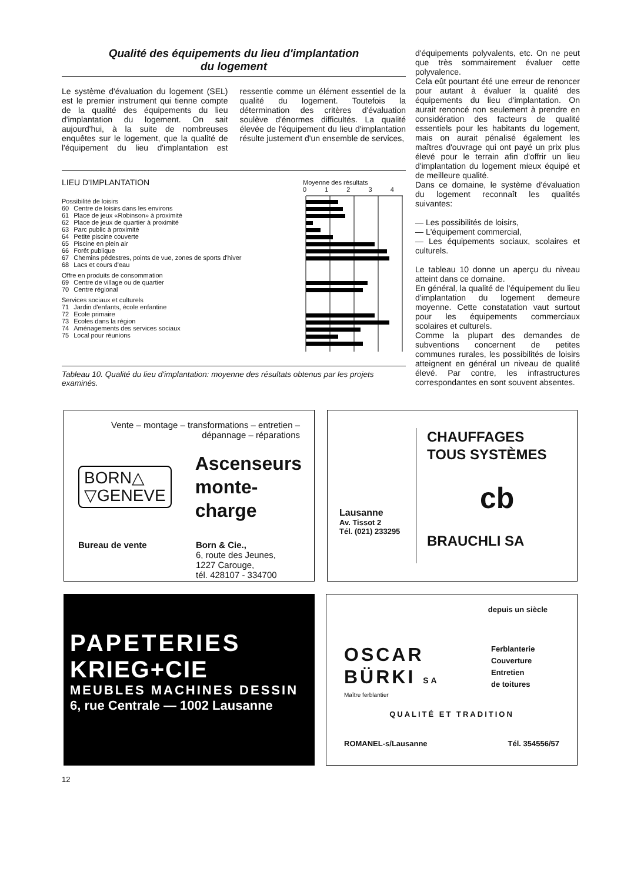Qualité des équipements du lieu d'implantation
du logement
Le système d'évaluation du logement (SEL) est le premier instrument qui tienne compte de la qualité des équipements du lieu d'implantation du logement. On sait aujourd'hui, à la suite de nombreuses enquêtes sur le logement, que la qualité de l'équipement du lieu d'implantation est ressentie comme un élément essentiel de la qualité du logement. Toutefois la détermination des critères d'évaluation soulève d'énormes difficultés. La qualité élevée de l'équipement du lieu d'implantation résulte justement d'un ensemble de services,
LIEU D'IMPLANTATION
Possibilité de loisirs
| 60 | Centre de loisirs dans les environs |
| 61 | Place de jeux «Robinson» à proximité |
| 62 | Place de jeux de quartier à proximité |
| 63 | Parc public à proximité |
| 64 | Petite piscine couverte |
| 65 | Piscine en plein air |
| 66 | Forêt publique |
| 67 | Chemins pédestres, points de vue, zones de sports d'hiver |
| 68 | Lacs et cours d'eau |
Offre en produits de consommation
| 69 | Centre de village ou de quartier |
| 70 | Centre régional |
Services sociaux et culturels
| 71 | Jardin d'enfants, école enfantine |
| 72 | Ecole primaire |
| 73 | Ecoles dans la région |
| 74 | Aménagements des services sociaux |
| 75 | Local pour réunions |
Moyenne des résultats
0 1 2 3 4
Tableau 10. Qualité du lieu d'implantation: moyenne des résultats obtenus par les projets examinés.
d'équipements polyvalents, etc. On ne peut que très sommairement évaluer cette polyvalence.
Cela eût pourtant été une erreur de renoncer pour autant à évaluer la qualité des équipements du lieu d'implantation. On aurait renoncé non seulement à prendre en considération des facteurs de qualité essentiels pour les habitants du logement, mais on aurait pénalisé également les maîtres d'ouvrage qui ont payé un prix plus élevé pour le terrain afin d'offrir un lieu d'implantation du logement mieux équipé et de meilleure qualité.
Dans ce domaine, le système d'évaluation du logement reconnaît les qualités suivantes:
— Les possibilités de loisirs,
— L'équipement commercial,
— Les équipements sociaux, scolaires et culturels.
Le tableau 10 donne un aperçu du niveau atteint dans ce domaine.
En général, la qualité de l'équipement du lieu d'implantation du logement demeure moyenne. Cette constatation vaut surtout pour les équipements commerciaux scolaires et culturels.
Comme la plupart des demandes de subventions concernent de petites communes rurales, les possibilités de loisirs atteignent en général un niveau de qualité élevé. Par contre, les infrastructures correspondantes en sont souvent absentes.
Vente – montage – transformations – entretien – dépannage – réparations
BORN△
▽GENEVE
Ascenseurs
monte-charge
Bureau de vente Born & Cie.,
6, route des Jeunes,
1227 Carouge,
tél. 428107 - 334700
Lausanne
Av. Tissot 2
Tél. (021) 233295
CHAUFFAGES
TOUS SYSTÈMES
cb
BRAUCHLI SA
PAPETERIES
KRIEG+CIE
MEUBLES MACHINES DESSIN
6, rue Centrale — 1002 Lausanne
depuis un siècle
OSCAR
BÜRKI SA
Ferblanterie
Couverture
Entretien
de toitures
Maître ferblantier
QUALITÉ ET TRADITION
ROMANEL-s/Lausanne Tél. 354556/57
12